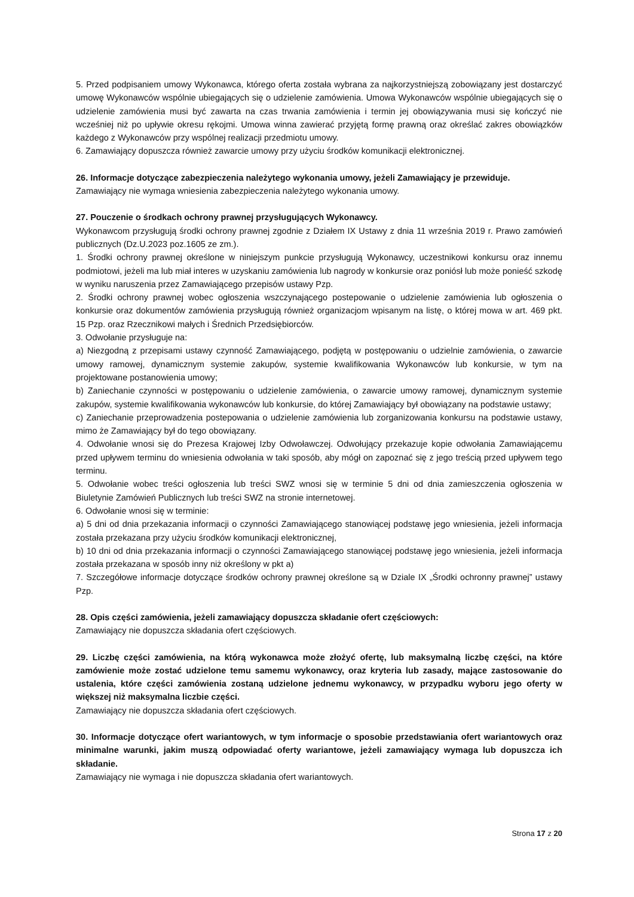5. Przed podpisaniem umowy Wykonawca, którego oferta została wybrana za najkorzystniejszą zobowiązany jest dostarczyć umowę Wykonawców wspólnie ubiegających się o udzielenie zamówienia. Umowa Wykonawców wspólnie ubiegających się o udzielenie zamówienia musi być zawarta na czas trwania zamówienia i termin jej obowiązywania musi się kończyć nie wcześniej niż po upływie okresu rękojmi. Umowa winna zawierać przyjętą formę prawną oraz określać zakres obowiązków każdego z Wykonawców przy wspólnej realizacji przedmiotu umowy.
6. Zamawiający dopuszcza również zawarcie umowy przy użyciu środków komunikacji elektronicznej.
26. Informacje dotyczące zabezpieczenia należytego wykonania umowy, jeżeli Zamawiający je przewiduje.
Zamawiający nie wymaga wniesienia zabezpieczenia należytego wykonania umowy.
27. Pouczenie o środkach ochrony prawnej przysługujących Wykonawcy.
Wykonawcom przysługują środki ochrony prawnej zgodnie z Działem IX Ustawy z dnia 11 września 2019 r. Prawo zamówień publicznych (Dz.U.2023 poz.1605 ze zm.).
1. Środki ochrony prawnej określone w niniejszym punkcie przysługują Wykonawcy, uczestnikowi konkursu oraz innemu podmiotowi, jeżeli ma lub miał interes w uzyskaniu zamówienia lub nagrody w konkursie oraz poniósł lub może ponieść szkodę w wyniku naruszenia przez Zamawiającego przepisów ustawy Pzp.
2. Środki ochrony prawnej wobec ogłoszenia wszczynającego postepowanie o udzielenie zamówienia lub ogłoszenia o konkursie oraz dokumentów zamówienia przysługują również organizacjom wpisanym na listę, o której mowa w art. 469 pkt. 15 Pzp. oraz Rzecznikowi małych i Średnich Przedsiębiorców.
3. Odwołanie przysługuje na:
a) Niezgodną z przepisami ustawy czynność Zamawiającego, podjętą w postępowaniu o udzielnie zamówienia, o zawarcie umowy ramowej, dynamicznym systemie zakupów, systemie kwalifikowania Wykonawców lub konkursie, w tym na projektowane postanowienia umowy;
b) Zaniechanie czynności w postępowaniu o udzielenie zamówienia, o zawarcie umowy ramowej, dynamicznym systemie zakupów, systemie kwalifikowania wykonawców lub konkursie, do której Zamawiający był obowiązany na podstawie ustawy;
c) Zaniechanie przeprowadzenia postepowania o udzielenie zamówienia lub zorganizowania konkursu na podstawie ustawy, mimo że Zamawiający był do tego obowiązany.
4. Odwołanie wnosi się do Prezesa Krajowej Izby Odwoławczej. Odwołujący przekazuje kopie odwołania Zamawiającemu przed upływem terminu do wniesienia odwołania w taki sposób, aby mógł on zapoznać się z jego treścią przed upływem tego terminu.
5. Odwołanie wobec treści ogłoszenia lub treści SWZ wnosi się w terminie 5 dni od dnia zamieszczenia ogłoszenia w Biuletynie Zamówień Publicznych lub treści SWZ na stronie internetowej.
6. Odwołanie wnosi się w terminie:
a) 5 dni od dnia przekazania informacji o czynności Zamawiającego stanowiącej podstawę jego wniesienia, jeżeli informacja została przekazana przy użyciu środków komunikacji elektronicznej,
b) 10 dni od dnia przekazania informacji o czynności Zamawiającego stanowiącej podstawę jego wniesienia, jeżeli informacja została przekazana w sposób inny niż określony w pkt a)
7. Szczegółowe informacje dotyczące środków ochrony prawnej określone są w Dziale IX „Środki ochronny prawnej” ustawy Pzp.
28. Opis części zamówienia, jeżeli zamawiający dopuszcza składanie ofert częściowych:
Zamawiający nie dopuszcza składania ofert częściowych.
29. Liczbę części zamówienia, na którą wykonawca może złożyć ofertę, lub maksymalną liczbę części, na które zamówienie może zostać udzielone temu samemu wykonawcy, oraz kryteria lub zasady, mające zastosowanie do ustalenia, które części zamówienia zostaną udzielone jednemu wykonawcy, w przypadku wyboru jego oferty w większej niż maksymalna liczbie części.
Zamawiający nie dopuszcza składania ofert częściowych.
30. Informacje dotyczące ofert wariantowych, w tym informacje o sposobie przedstawiania ofert wariantowych oraz minimalne warunki, jakim muszą odpowiadać oferty wariantowe, jeżeli zamawiający wymaga lub dopuszcza ich składanie.
Zamawiający nie wymaga i nie dopuszcza składania ofert wariantowych.
Strona 17 z 20